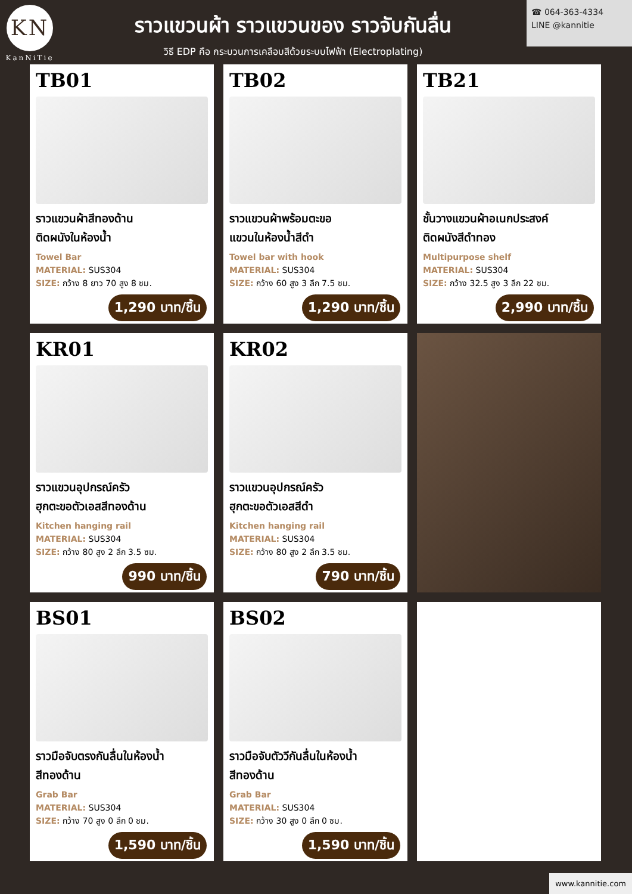KN
KanNiTie
ราวแขวนผ้า ราวแขวนของ ราวจับกันลื่น
วิธี EDP คือ กระบวนการเคลือบสีด้วยระบบไฟฟ้า (Electroplating)
☎ 064-363-4334
LINE @kannitie
TB01
ราวแขวนผ้าสีทองด้าน
ติดผนังในห้องน้ำ
Towel Bar
MATERIAL: SUS304
SIZE: กว้าง 8 ยาว 70 สูง 8 ซม.
1,290 บาท/ชิ้น
TB02
ราวแขวนผ้าพร้อมตะขอ
แขวนในห้องน้ำสีดำ
Towel bar with hook
MATERIAL: SUS304
SIZE: กว้าง 60 สูง 3 ลึก 7.5 ซม.
1,290 บาท/ชิ้น
TB21
ชั้นวางแขวนผ้าอเนกประสงค์
ติดผนังสีดำทอง
Multipurpose shelf
MATERIAL: SUS304
SIZE: กว้าง 32.5 สูง 3 ลึก 22 ซม.
2,990 บาท/ชิ้น
KR01
ราวแขวนอุปกรณ์ครัว
ฮุกตะขอตัวเอสสีทองด้าน
Kitchen hanging rail
MATERIAL: SUS304
SIZE: กว้าง 80 สูง 2 ลึก 3.5 ซม.
990 บาท/ชิ้น
KR02
ราวแขวนอุปกรณ์ครัว
ฮุกตะขอตัวเอสสีดำ
Kitchen hanging rail
MATERIAL: SUS304
SIZE: กว้าง 80 สูง 2 ลึก 3.5 ซม.
790 บาท/ชิ้น
BS01
ราวมือจับตรงกันลื่นในห้องน้ำ
สีทองด้าน
Grab Bar
MATERIAL: SUS304
SIZE: กว้าง 70 สูง 0 ลึก 0 ซม.
1,590 บาท/ชิ้น
BS02
ราวมือจับตัววีกันลื่นในห้องน้ำ
สีทองด้าน
Grab Bar
MATERIAL: SUS304
SIZE: กว้าง 30 สูง 0 ลึก 0 ซม.
1,590 บาท/ชิ้น
www.kannitie.com